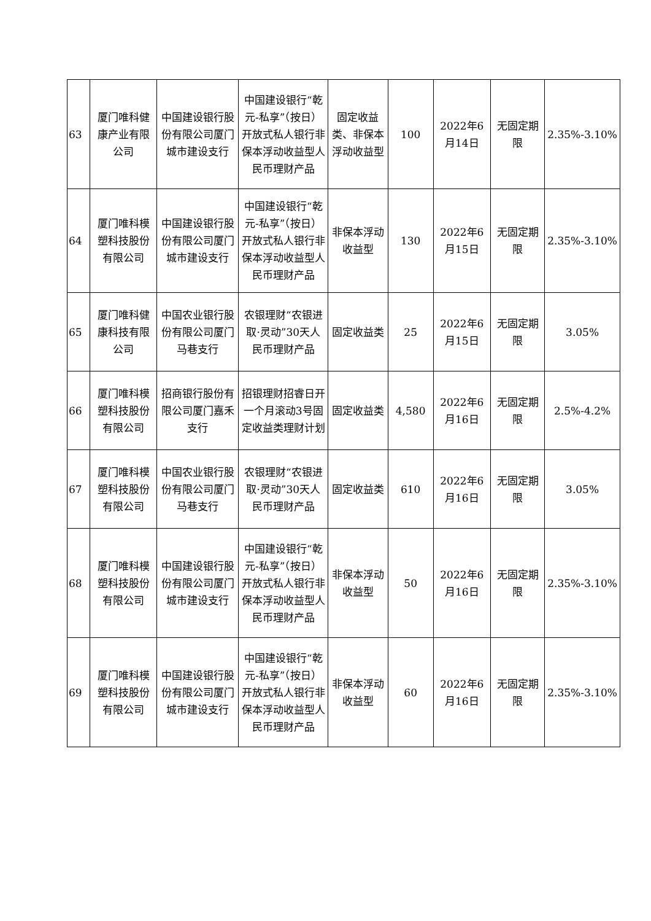| 63 | 厦门唯科健康产业有限公司 | 中国建设银行股份有限公司厦门城市建设支行 | 中国建设银行“乾元-私享”（按日）开放式私人银行非保本浮动收益型人民币理财产品 | 固定收益类、非保本浮动收益型 | 100 | 2022年6月14日 | 无固定期限 | 2.35%-3.10% |
| 64 | 厦门唯科模塑科技股份有限公司 | 中国建设银行股份有限公司厦门城市建设支行 | 中国建设银行“乾元-私享”（按日）开放式私人银行非保本浮动收益型人民币理财产品 | 非保本浮动收益型 | 130 | 2022年6月15日 | 无固定期限 | 2.35%-3.10% |
| 65 | 厦门唯科健康科技有限公司 | 中国农业银行股份有限公司厦门马巷支行 | 农银理财“农银进取·灵动”30天人民币理财产品 | 固定收益类 | 25 | 2022年6月15日 | 无固定期限 | 3.05% |
| 66 | 厦门唯科模塑科技股份有限公司 | 招商银行股份有限公司厦门嘉禾支行 | 招银理财招睿日开一个月滚动3号固定收益类理财计划 | 固定收益类 | 4,580 | 2022年6月16日 | 无固定期限 | 2.5%-4.2% |
| 67 | 厦门唯科模塑科技股份有限公司 | 中国农业银行股份有限公司厦门马巷支行 | 农银理财“农银进取·灵动”30天人民币理财产品 | 固定收益类 | 610 | 2022年6月16日 | 无固定期限 | 3.05% |
| 68 | 厦门唯科模塑科技股份有限公司 | 中国建设银行股份有限公司厦门城市建设支行 | 中国建设银行“乾元-私享”（按日）开放式私人银行非保本浮动收益型人民币理财产品 | 非保本浮动收益型 | 50 | 2022年6月16日 | 无固定期限 | 2.35%-3.10% |
| 69 | 厦门唯科模塑科技股份有限公司 | 中国建设银行股份有限公司厦门城市建设支行 | 中国建设银行“乾元-私享”（按日）开放式私人银行非保本浮动收益型人民币理财产品 | 非保本浮动收益型 | 60 | 2022年6月16日 | 无固定期限 | 2.35%-3.10% |